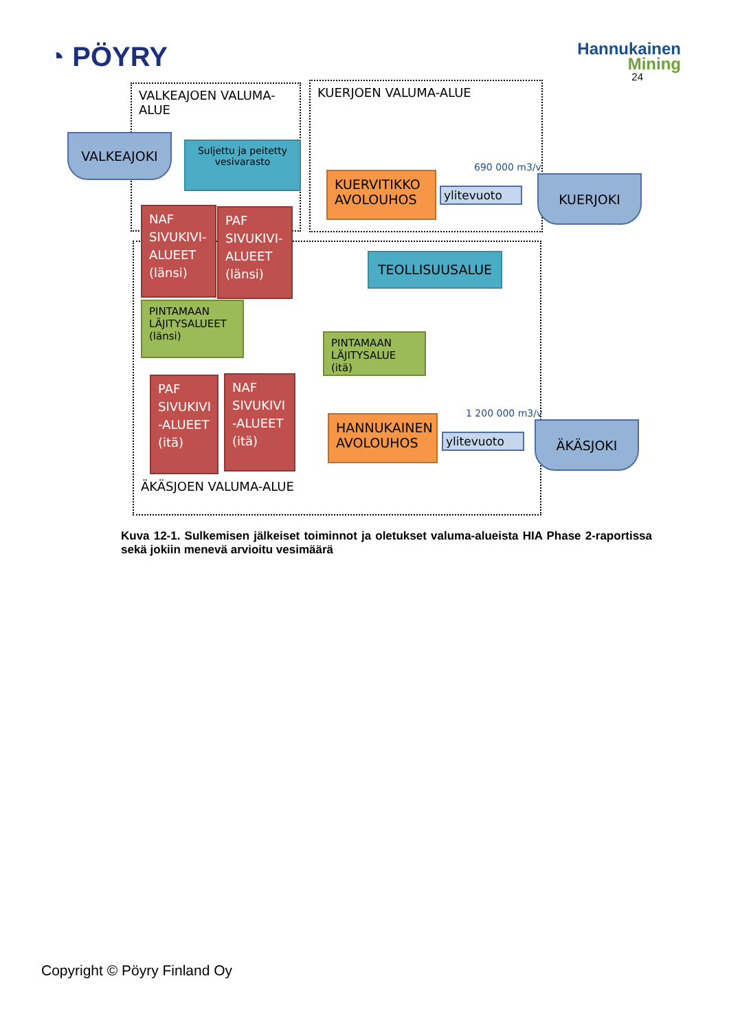◔ PÖYRY
Hannukainen
Mining
24
VALKEAJOEN VALUMA-ALUE
KUERJOEN VALUMA-ALUE
VALKEAJOKI
Suljettu ja peitetty vesivarasto
KUERVITIKKO AVOLOUHOS
690 000 m3/v
ylitevuoto
KUERJOKI
NAF SIVUKIVI-ALUEET (länsi)
PAF SIVUKIVI-ALUEET (länsi)
TEOLLISUUSALUE
PINTAMAAN LÄJITYSALUEET (länsi)
PINTAMAAN LÄJITYSALUE (itä)
PAF SIVUKIVI -ALUEET (itä)
NAF SIVUKIVI -ALUEET (itä)
HANNUKAINEN AVOLOUHOS
1 200 000 m3/v
ylitevuoto
ÄKÄSJOKI
ÄKÄSJOEN VALUMA-ALUE
Kuva 12-1. Sulkemisen jälkeiset toiminnot ja oletukset valuma-alueista HIA Phase 2-raportissa sekä jokiin menevä arvioitu vesimäärä
Copyright © Pöyry Finland Oy